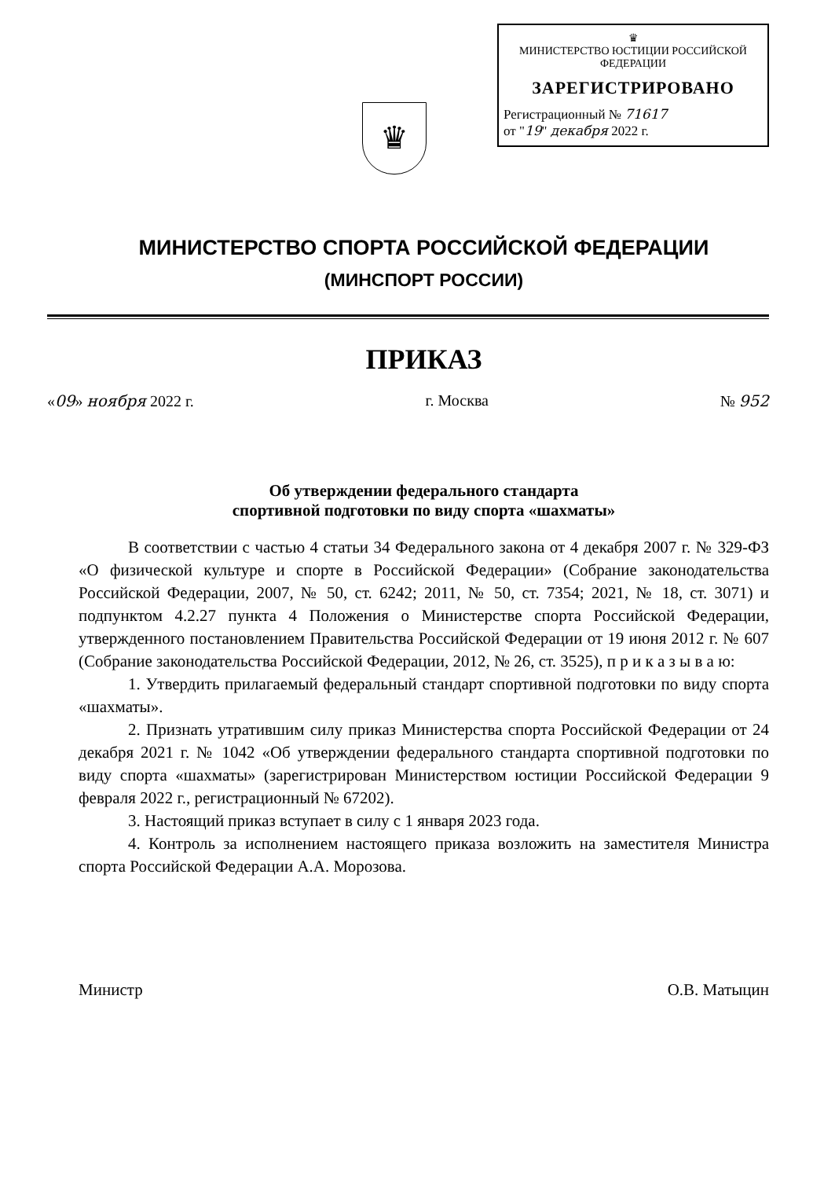♛
♛
МИНИСТЕРСТВО ЮСТИЦИИ РОССИЙСКОЙ ФЕДЕРАЦИИ
ЗАРЕГИСТРИРОВАНО
Регистрационный № 71617
от "19" декабря 2022 г.
МИНИСТЕРСТВО СПОРТА РОССИЙСКОЙ ФЕДЕРАЦИИ
(МИНСПОРТ РОССИИ)
ПРИКАЗ
«09» ноября 2022 г. г. Москва № 952
Об утверждении федерального стандарта
спортивной подготовки по виду спорта «шахматы»
В соответствии с частью 4 статьи 34 Федерального закона от 4 декабря 2007 г. № 329-ФЗ «О физической культуре и спорте в Российской Федерации» (Собрание законодательства Российской Федерации, 2007, № 50, ст. 6242; 2011, № 50, ст. 7354; 2021, № 18, ст. 3071) и подпунктом 4.2.27 пункта 4 Положения о Министерстве спорта Российской Федерации, утвержденного постановлением Правительства Российской Федерации от 19 июня 2012 г. № 607 (Собрание законодательства Российской Федерации, 2012, № 26, ст. 3525), п р и к а з ы в а ю:
1. Утвердить прилагаемый федеральный стандарт спортивной подготовки по виду спорта «шахматы».
2. Признать утратившим силу приказ Министерства спорта Российской Федерации от 24 декабря 2021 г. № 1042 «Об утверждении федерального стандарта спортивной подготовки по виду спорта «шахматы» (зарегистрирован Министерством юстиции Российской Федерации 9 февраля 2022 г., регистрационный № 67202).
3. Настоящий приказ вступает в силу с 1 января 2023 года.
4. Контроль за исполнением настоящего приказа возложить на заместителя Министра спорта Российской Федерации А.А. Морозова.
Министр О.В. Матыцин